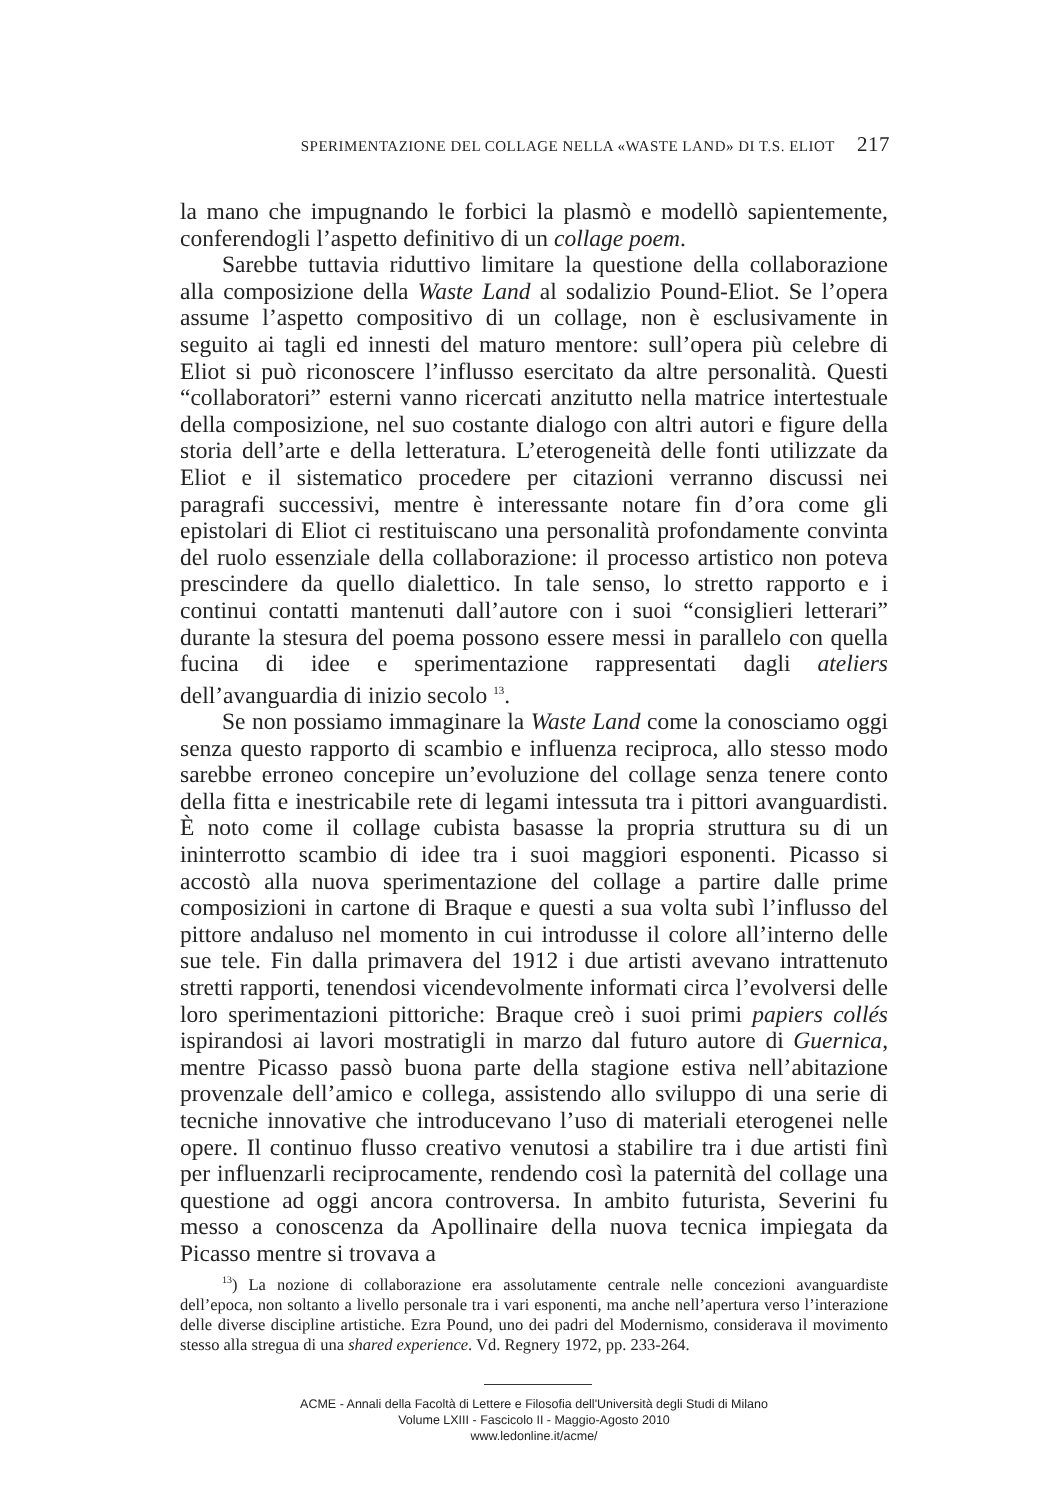SPERIMENTAZIONE DEL COLLAGE NELLA «WASTE LAND» DI T.S. ELIOT 217
la mano che impugnando le forbici la plasmò e modellò sapientemente, conferendogli l’aspetto definitivo di un collage poem.
Sarebbe tuttavia riduttivo limitare la questione della collaborazione alla composizione della Waste Land al sodalizio Pound-Eliot. Se l’opera assume l’aspetto compositivo di un collage, non è esclusivamente in seguito ai tagli ed innesti del maturo mentore: sull’opera più celebre di Eliot si può riconoscere l’influsso esercitato da altre personalità. Questi “collaboratori” esterni vanno ricercati anzitutto nella matrice intertestuale della composizione, nel suo costante dialogo con altri autori e figure della storia dell’arte e della letteratura. L’eterogeneità delle fonti utilizzate da Eliot e il sistematico procedere per citazioni verranno discussi nei paragrafi successivi, mentre è interessante notare fin d’ora come gli epistolari di Eliot ci restituiscano una personalità profondamente convinta del ruolo essenziale della collaborazione: il processo artistico non poteva prescindere da quello dialettico. In tale senso, lo stretto rapporto e i continui contatti mantenuti dall’autore con i suoi “consiglieri letterari” durante la stesura del poema possono essere messi in parallelo con quella fucina di idee e sperimentazione rappresentati dagli ateliers dell’avanguardia di inizio secolo <sup>13</sup>.
Se non possiamo immaginare la Waste Land come la conosciamo oggi senza questo rapporto di scambio e influenza reciproca, allo stesso modo sarebbe erroneo concepire un’evoluzione del collage senza tenere conto della fitta e inestricabile rete di legami intessuta tra i pittori avanguardisti. È noto come il collage cubista basasse la propria struttura su di un ininterrotto scambio di idee tra i suoi maggiori esponenti. Picasso si accostò alla nuova sperimentazione del collage a partire dalle prime composizioni in cartone di Braque e questi a sua volta subì l’influsso del pittore andaluso nel momento in cui introdusse il colore all’interno delle sue tele. Fin dalla primavera del 1912 i due artisti avevano intrattenuto stretti rapporti, tenendosi vicendevolmente informati circa l’evolversi delle loro sperimentazioni pittoriche: Braque creò i suoi primi papiers collés ispirandosi ai lavori mostratigli in marzo dal futuro autore di Guernica, mentre Picasso passò buona parte della stagione estiva nell’abitazione provenzale dell’amico e collega, assistendo allo sviluppo di una serie di tecniche innovative che introducevano l’uso di materiali eterogenei nelle opere. Il continuo flusso creativo venutosi a stabilire tra i due artisti finì per influenzarli reciprocamente, rendendo così la paternità del collage una questione ad oggi ancora controversa. In ambito futurista, Severini fu messo a conoscenza da Apollinaire della nuova tecnica impiegata da Picasso mentre si trovava a
<sup>13</sup>) La nozione di collaborazione era assolutamente centrale nelle concezioni avanguardiste dell’epoca, non soltanto a livello personale tra i vari esponenti, ma anche nell’apertura verso l’interazione delle diverse discipline artistiche. Ezra Pound, uno dei padri del Modernismo, considerava il movimento stesso alla stregua di una shared experience. Vd. Regnery 1972, pp. 233-264.
ACME - Annali della Facoltà di Lettere e Filosofia dell'Università degli Studi di Milano
Volume LXIII - Fascicolo II - Maggio-Agosto 2010
www.ledonline.it/acme/